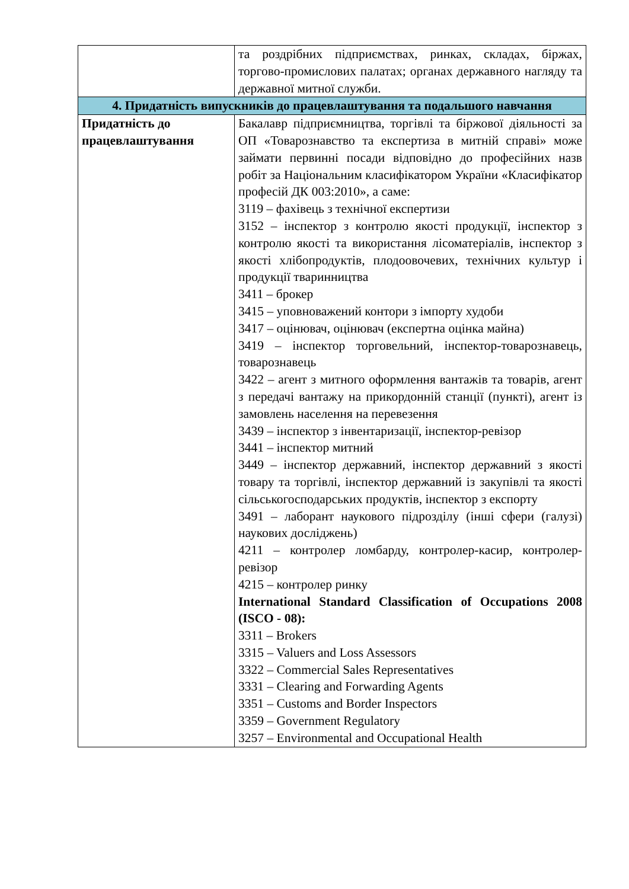| | та роздрібних підприємствах, ринках, складах, біржах, торгово-промислових палатах; органах державного нагляду та державної митної служби. |
| 4. Придатність випускників до працевлаштування та подальшого навчання | |
| Придатність до працевлаштування | Бакалавр підприємництва, торгівлі та біржової діяльності за ОП «Товарознавство та експертиза в митній справі» може займати первинні посади відповідно до професійних назв робіт за Національним класифікатором України «Класифікатор професій ДК 003:2010», а саме: 3119 – фахівець з технічної експертизи 3152 – інспектор з контролю якості продукції, інспектор з контролю якості та використання лісоматеріалів, інспектор з якості хлібопродуктів, плодоовочевих, технічних культур і продукції тваринництва 3411 – брокер 3415 – уповноважений контори з імпорту худоби 3417 – оцінювач, оцінювач (експертна оцінка майна) 3419 – інспектор торговельний, інспектор-товарознавець, товарознавець 3422 – агент з митного оформлення вантажів та товарів, агент з передачі вантажу на прикордонній станції (пункті), агент із замовлень населення на перевезення 3439 – інспектор з інвентаризації, інспектор-ревізор 3441 – інспектор митний 3449 – інспектор державний, інспектор державний з якості товару та торгівлі, інспектор державний із закупівлі та якості сільськогосподарських продуктів, інспектор з експорту 3491 – лаборант наукового підрозділу (інші сфери (галузі) наукових досліджень) 4211 – контролер ломбарду, контролер-касир, контролер-ревізор 4215 – контролер ринку International Standard Classification of Occupations 2008 (ISCO - 08): 3311 – Brokers 3315 – Valuers and Loss Assessors 3322 – Commercial Sales Representatives 3331 – Clearing and Forwarding Agents 3351 – Customs and Border Inspectors 3359 – Government Regulatory 3257 – Environmental and Occupational Health |